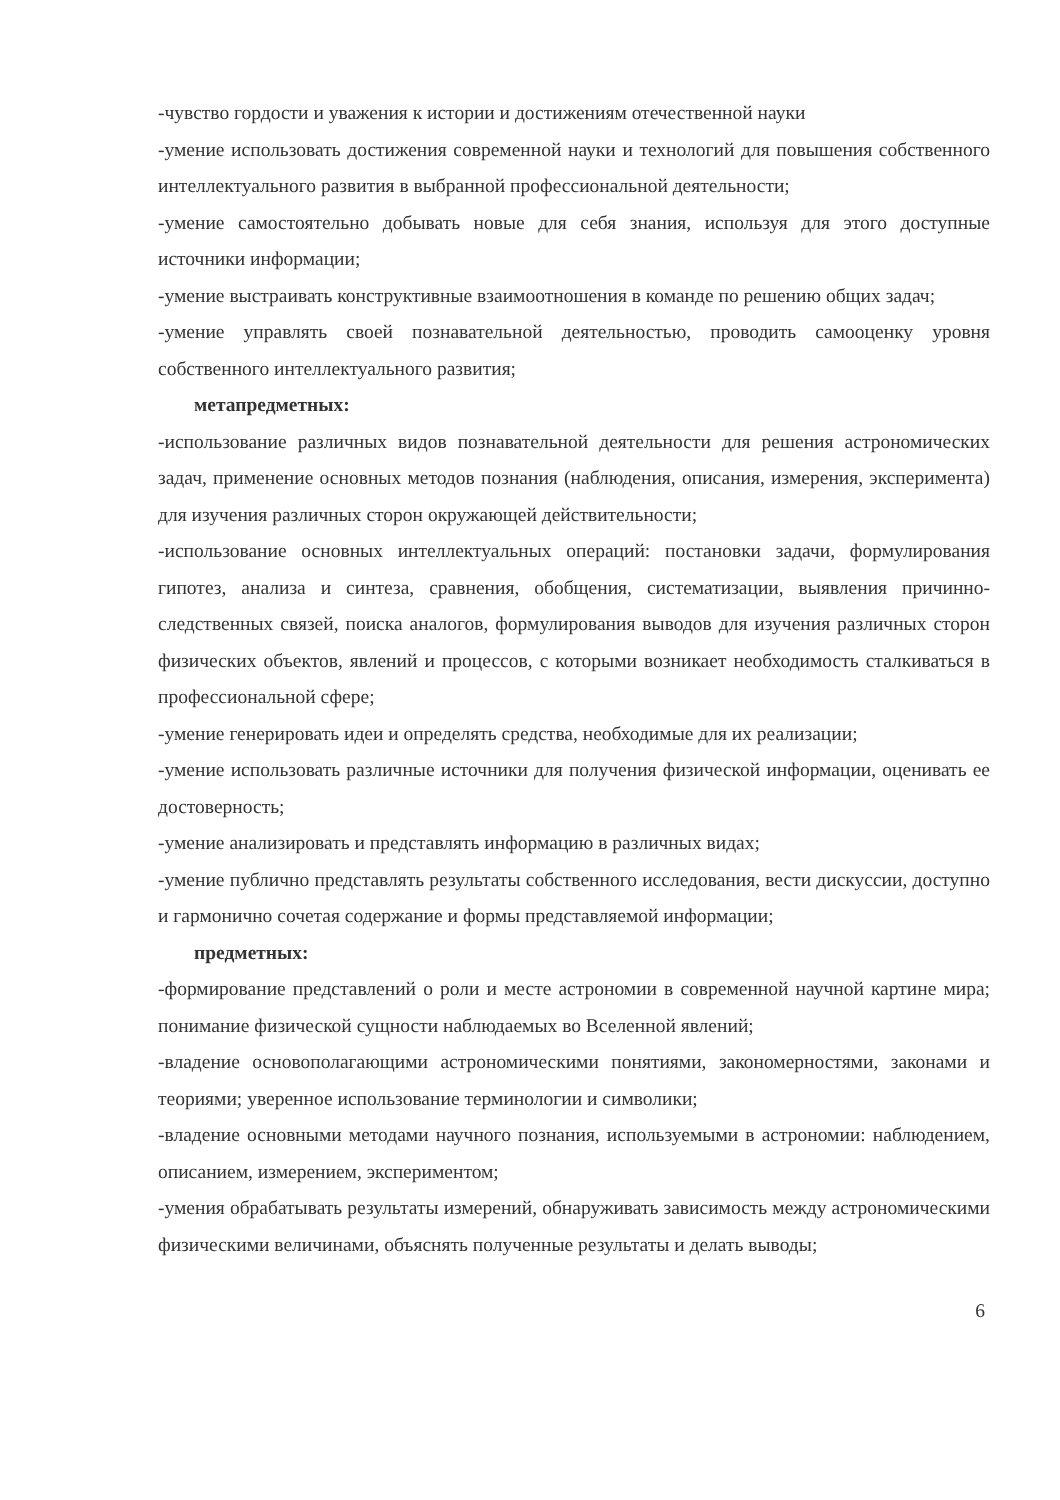-чувство гордости и уважения к истории и достижениям отечественной науки
-умение использовать достижения современной науки и технологий для повышения собственного интеллектуального развития в выбранной профессиональной деятельности;
-умение самостоятельно добывать новые для себя знания, используя для этого доступные источники информации;
-умение выстраивать конструктивные взаимоотношения в команде по решению общих задач;
-умение управлять своей познавательной деятельностью, проводить самооценку уровня собственного интеллектуального развития;
метапредметных:
-использование различных видов познавательной деятельности для решения астрономических задач, применение основных методов познания (наблюдения, описания, измерения, эксперимента) для изучения различных сторон окружающей действительности;
-использование основных интеллектуальных операций: постановки задачи, формулирования гипотез, анализа и синтеза, сравнения, обобщения, систематизации, выявления причинно-следственных связей, поиска аналогов, формулирования выводов для изучения различных сторон физических объектов, явлений и процессов, с которыми возникает необходимость сталкиваться в профессиональной сфере;
-умение генерировать идеи и определять средства, необходимые для их реализации;
-умение использовать различные источники для получения физической информации, оценивать ее достоверность;
-умение анализировать и представлять информацию в различных видах;
-умение публично представлять результаты собственного исследования, вести дискуссии, доступно и гармонично сочетая содержание и формы представляемой информации;
предметных:
-формирование представлений о роли и месте астрономии в современной научной картине мира; понимание физической сущности наблюдаемых во Вселенной явлений;
-владение основополагающими астрономическими понятиями, закономерностями, законами и теориями; уверенное использование терминологии и символики;
-владение основными методами научного познания, используемыми в астрономии: наблюдением, описанием, измерением, экспериментом;
-умения обрабатывать результаты измерений, обнаруживать зависимость между астрономическими физическими величинами, объяснять полученные результаты и делать выводы;
6